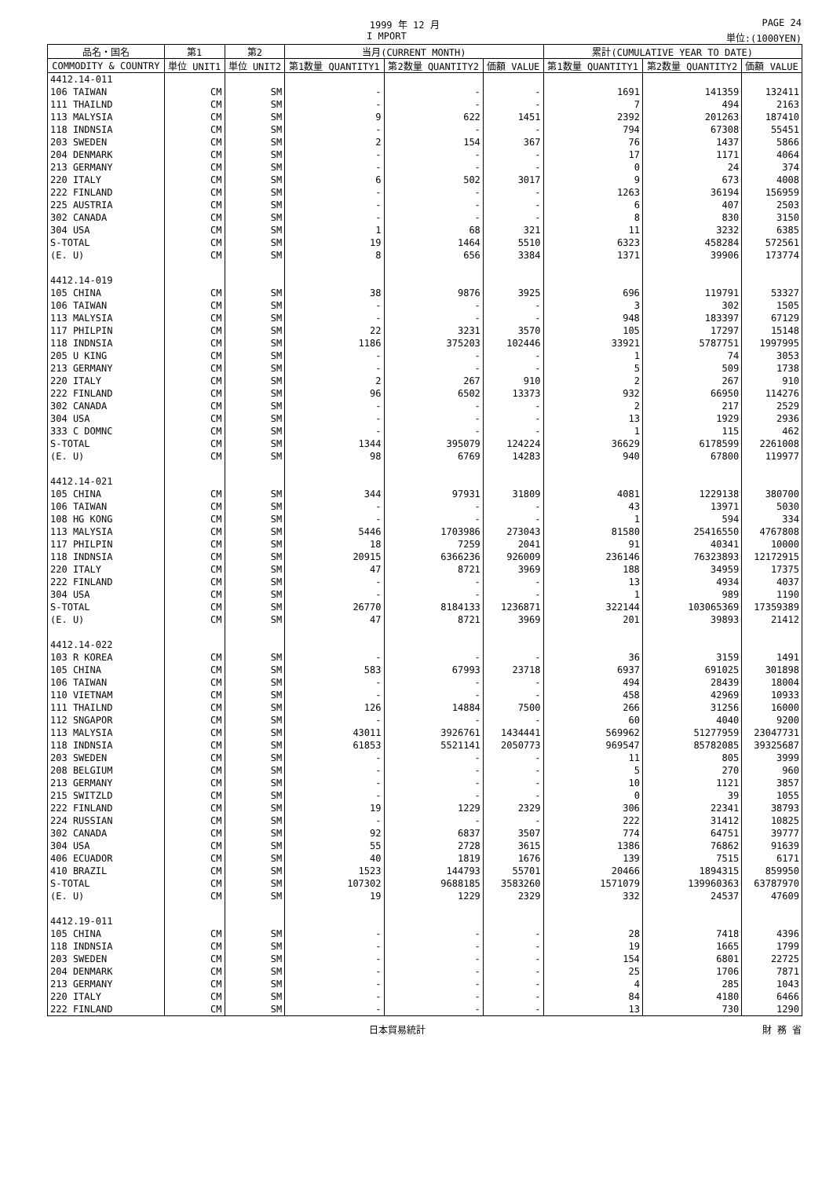1999 年 12 月 PAGE 24
I MPORT 単位:(1000YEN)
| 品名・国名 | 第1 | 第2 | 当月(CURRENT MONTH) | | | 累計(CUMULATIVE YEAR TO DATE) | | |
| --- | --- | --- | --- | --- | --- | --- | --- | --- |
| COMMODITY & COUNTRY | 単位 UNIT1 | 単位 UNIT2 | 第1数量 QUANTITY1 | 第2数量 QUANTITY2 | 価額 VALUE | 第1数量 QUANTITY1 | 第2数量 QUANTITY2 | 価額 VALUE |
| 4412.14-011 | | | | | | | | |
| 106 TAIWAN | CM | SM | - | - | - | 1691 | 141359 | 132411 |
| 111 THAILND | CM | SM | - | - | - | 7 | 494 | 2163 |
| 113 MALYSIA | CM | SM | 9 | 622 | 1451 | 2392 | 201263 | 187410 |
| 118 INDNSIA | CM | SM | - | - | - | 794 | 67308 | 55451 |
| 203 SWEDEN | CM | SM | 2 | 154 | 367 | 76 | 1437 | 5866 |
| 204 DENMARK | CM | SM | - | - | - | 17 | 1171 | 4064 |
| 213 GERMANY | CM | SM | - | - | - | 0 | 24 | 374 |
| 220 ITALY | CM | SM | 6 | 502 | 3017 | 9 | 673 | 4008 |
| 222 FINLAND | CM | SM | - | - | - | 1263 | 36194 | 156959 |
| 225 AUSTRIA | CM | SM | - | - | - | 6 | 407 | 2503 |
| 302 CANADA | CM | SM | - | - | - | 8 | 830 | 3150 |
| 304 USA | CM | SM | 1 | 68 | 321 | 11 | 3232 | 6385 |
| S-TOTAL | CM | SM | 19 | 1464 | 5510 | 6323 | 458284 | 572561 |
| (E. U) | CM | SM | 8 | 656 | 3384 | 1371 | 39906 | 173774 |
| 4412.14-019 | | | | | | | | |
| 105 CHINA | CM | SM | 38 | 9876 | 3925 | 696 | 119791 | 53327 |
| 106 TAIWAN | CM | SM | - | - | - | 3 | 302 | 1505 |
| 113 MALYSIA | CM | SM | - | - | - | 948 | 183397 | 67129 |
| 117 PHILPIN | CM | SM | 22 | 3231 | 3570 | 105 | 17297 | 15148 |
| 118 INDNSIA | CM | SM | 1186 | 375203 | 102446 | 33921 | 5787751 | 1997995 |
| 205 U KING | CM | SM | - | - | - | 1 | 74 | 3053 |
| 213 GERMANY | CM | SM | - | - | - | 5 | 509 | 1738 |
| 220 ITALY | CM | SM | 2 | 267 | 910 | 2 | 267 | 910 |
| 222 FINLAND | CM | SM | 96 | 6502 | 13373 | 932 | 66950 | 114276 |
| 302 CANADA | CM | SM | - | - | - | 2 | 217 | 2529 |
| 304 USA | CM | SM | - | - | - | 13 | 1929 | 2936 |
| 333 C DOMNC | CM | SM | - | - | - | 1 | 115 | 462 |
| S-TOTAL | CM | SM | 1344 | 395079 | 124224 | 36629 | 6178599 | 2261008 |
| (E. U) | CM | SM | 98 | 6769 | 14283 | 940 | 67800 | 119977 |
| 4412.14-021 | | | | | | | | |
| 105 CHINA | CM | SM | 344 | 97931 | 31809 | 4081 | 1229138 | 380700 |
| 106 TAIWAN | CM | SM | - | - | - | 43 | 13971 | 5030 |
| 108 HG KONG | CM | SM | - | - | - | 1 | 594 | 334 |
| 113 MALYSIA | CM | SM | 5446 | 1703986 | 273043 | 81580 | 25416550 | 4767808 |
| 117 PHILPIN | CM | SM | 18 | 7259 | 2041 | 91 | 40341 | 10000 |
| 118 INDNSIA | CM | SM | 20915 | 6366236 | 926009 | 236146 | 76323893 | 12172915 |
| 220 ITALY | CM | SM | 47 | 8721 | 3969 | 188 | 34959 | 17375 |
| 222 FINLAND | CM | SM | - | - | - | 13 | 4934 | 4037 |
| 304 USA | CM | SM | - | - | - | 1 | 989 | 1190 |
| S-TOTAL | CM | SM | 26770 | 8184133 | 1236871 | 322144 | 103065369 | 17359389 |
| (E. U) | CM | SM | 47 | 8721 | 3969 | 201 | 39893 | 21412 |
| 4412.14-022 | | | | | | | | |
| 103 R KOREA | CM | SM | - | - | - | 36 | 3159 | 1491 |
| 105 CHINA | CM | SM | 583 | 67993 | 23718 | 6937 | 691025 | 301898 |
| 106 TAIWAN | CM | SM | - | - | - | 494 | 28439 | 18004 |
| 110 VIETNAM | CM | SM | - | - | - | 458 | 42969 | 10933 |
| 111 THAILND | CM | SM | 126 | 14884 | 7500 | 266 | 31256 | 16000 |
| 112 SNGAPOR | CM | SM | - | - | - | 60 | 4040 | 9200 |
| 113 MALYSIA | CM | SM | 43011 | 3926761 | 1434441 | 569962 | 51277959 | 23047731 |
| 118 INDNSIA | CM | SM | 61853 | 5521141 | 2050773 | 969547 | 85782085 | 39325687 |
| 203 SWEDEN | CM | SM | - | - | - | 11 | 805 | 3999 |
| 208 BELGIUM | CM | SM | - | - | - | 5 | 270 | 960 |
| 213 GERMANY | CM | SM | - | - | - | 10 | 1121 | 3857 |
| 215 SWITZLD | CM | SM | - | - | - | 0 | 39 | 1055 |
| 222 FINLAND | CM | SM | 19 | 1229 | 2329 | 306 | 22341 | 38793 |
| 224 RUSSIAN | CM | SM | - | - | - | 222 | 31412 | 10825 |
| 302 CANADA | CM | SM | 92 | 6837 | 3507 | 774 | 64751 | 39777 |
| 304 USA | CM | SM | 55 | 2728 | 3615 | 1386 | 76862 | 91639 |
| 406 ECUADOR | CM | SM | 40 | 1819 | 1676 | 139 | 7515 | 6171 |
| 410 BRAZIL | CM | SM | 1523 | 144793 | 55701 | 20466 | 1894315 | 859950 |
| S-TOTAL | CM | SM | 107302 | 9688185 | 3583260 | 1571079 | 139960363 | 63787970 |
| (E. U) | CM | SM | 19 | 1229 | 2329 | 332 | 24537 | 47609 |
| 4412.19-011 | | | | | | | | |
| 105 CHINA | CM | SM | - | - | - | 28 | 7418 | 4396 |
| 118 INDNSIA | CM | SM | - | - | - | 19 | 1665 | 1799 |
| 203 SWEDEN | CM | SM | - | - | - | 154 | 6801 | 22725 |
| 204 DENMARK | CM | SM | - | - | - | 25 | 1706 | 7871 |
| 213 GERMANY | CM | SM | - | - | - | 4 | 285 | 1043 |
| 220 ITALY | CM | SM | - | - | - | 84 | 4180 | 6466 |
| 222 FINLAND | CM | SM | - | - | - | 13 | 730 | 1290 |
日本貿易統計 財 務 省